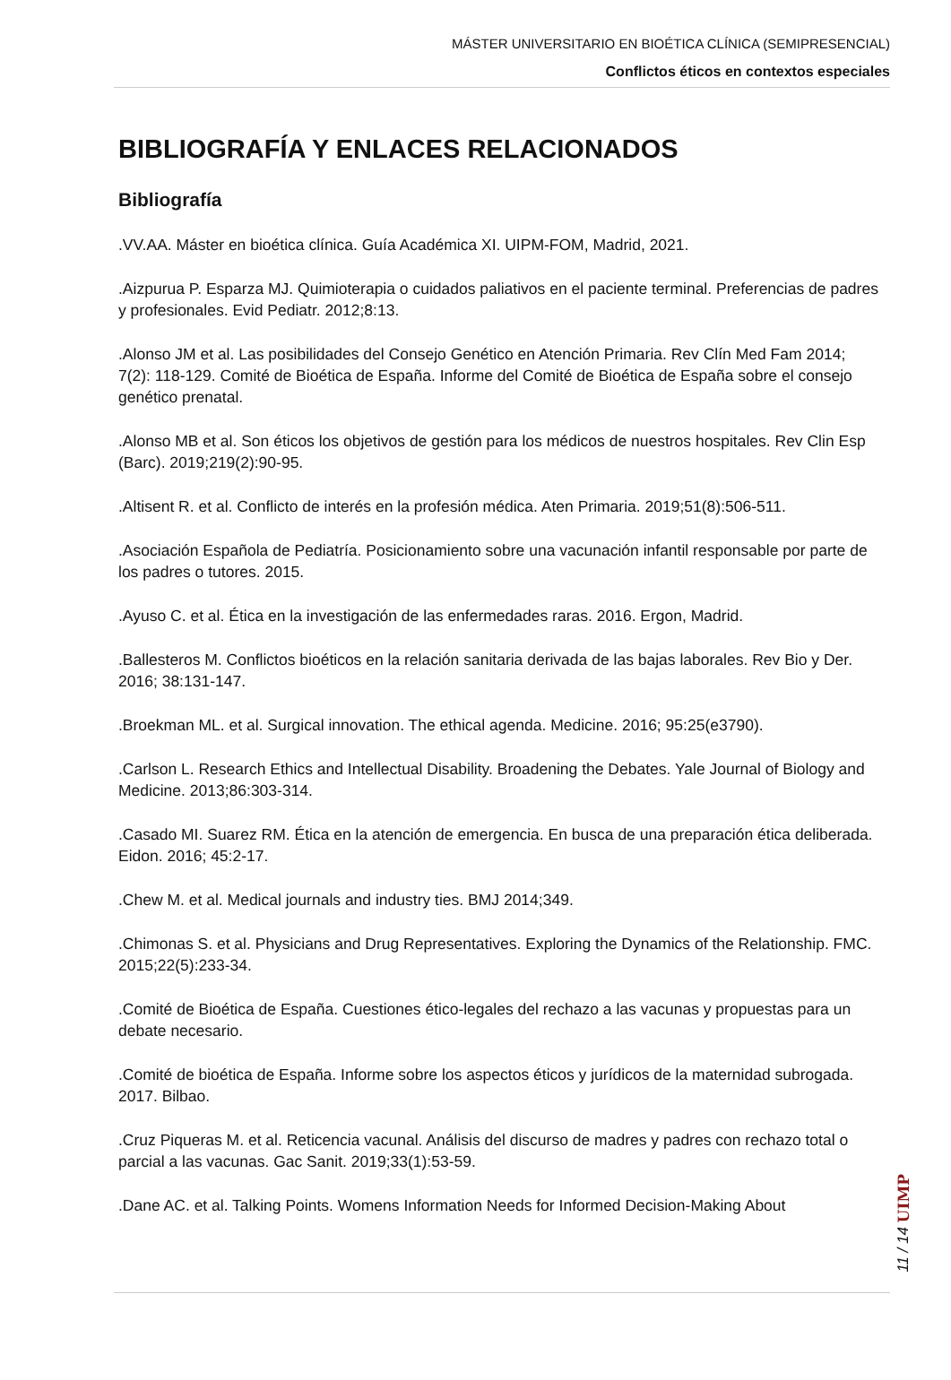MÁSTER UNIVERSITARIO EN BIOÉTICA CLÍNICA (SEMIPRESENCIAL)
Conflictos éticos en contextos especiales
BIBLIOGRAFÍA Y ENLACES RELACIONADOS
Bibliografía
.VV.AA. Máster en bioética clínica. Guía Académica XI. UIPM-FOM, Madrid, 2021.
.Aizpurua P. Esparza MJ. Quimioterapia o cuidados paliativos en el paciente terminal. Preferencias de padres y profesionales. Evid Pediatr. 2012;8:13.
.Alonso JM et al. Las posibilidades del Consejo Genético en Atención Primaria. Rev Clín Med Fam 2014; 7(2): 118-129. Comité de Bioética de España. Informe del Comité de Bioética de España sobre el consejo genético prenatal.
.Alonso MB et al. Son éticos los objetivos de gestión para los médicos de nuestros hospitales. Rev Clin Esp (Barc). 2019;219(2):90-95.
.Altisent R. et al. Conflicto de interés en la profesión médica. Aten Primaria. 2019;51(8):506-511.
.Asociación Española de Pediatría. Posicionamiento sobre una vacunación infantil responsable por parte de los padres o tutores. 2015.
.Ayuso C. et al. Ética en la investigación de las enfermedades raras. 2016. Ergon, Madrid.
.Ballesteros M. Conflictos bioéticos en la relación sanitaria derivada de las bajas laborales. Rev Bio y Der. 2016; 38:131-147.
.Broekman ML. et al. Surgical innovation. The ethical agenda. Medicine. 2016; 95:25(e3790).
.Carlson L. Research Ethics and Intellectual Disability. Broadening the Debates. Yale Journal of Biology and Medicine. 2013;86:303-314.
.Casado MI. Suarez RM. Ética en la atención de emergencia. En busca de una preparación ética deliberada. Eidon. 2016; 45:2-17.
.Chew M. et al. Medical journals and industry ties. BMJ 2014;349.
.Chimonas S. et al. Physicians and Drug Representatives. Exploring the Dynamics of the Relationship. FMC. 2015;22(5):233-34.
.Comité de Bioética de España. Cuestiones ético-legales del rechazo a las vacunas y propuestas para un debate necesario.
.Comité de bioética de España. Informe sobre los aspectos éticos y jurídicos de la maternidad subrogada. 2017. Bilbao.
.Cruz Piqueras M. et al. Reticencia vacunal. Análisis del discurso de madres y padres con rechazo total o parcial a las vacunas. Gac Sanit. 2019;33(1):53-59.
.Dane AC. et al. Talking Points. Womens Information Needs for Informed Decision-Making About
11 / 14 UIMP